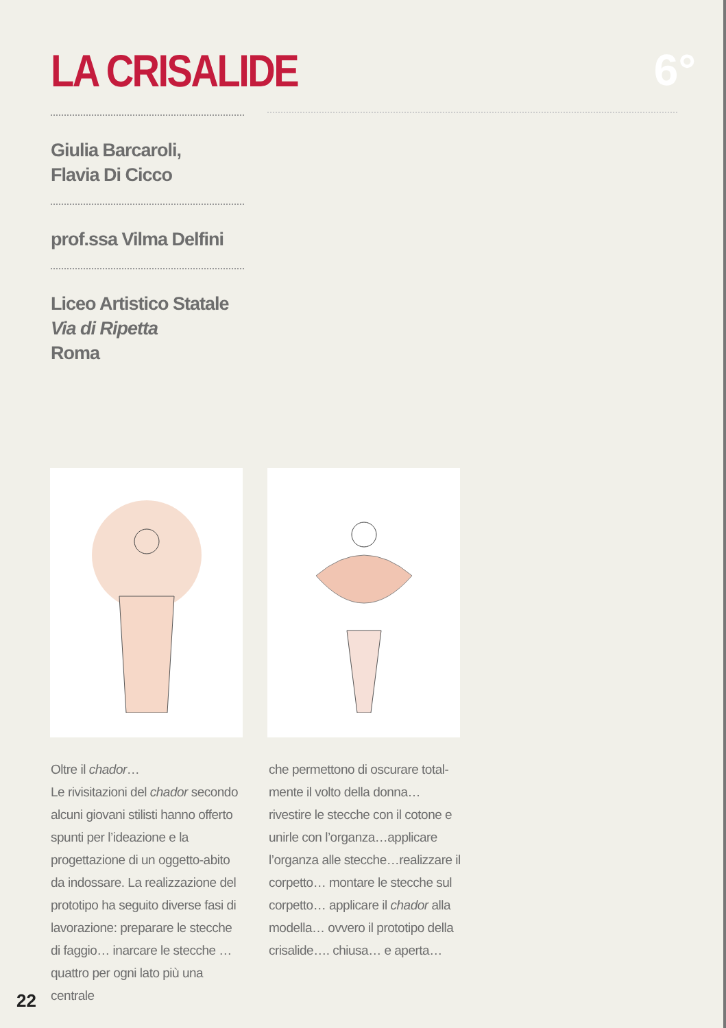LA CRISALIDE 6°
Giulia Barcaroli,
Flavia Di Cicco
prof.ssa Vilma Delfini
Liceo Artistico Statale
Via di Ripetta
Roma
Oltre il chador…
Le rivisitazioni del chador secondo alcuni giovani stilisti hanno offerto spunti per l’ideazione e la progettazione di un oggetto-abito da indossare. La realizzazione del prototipo ha seguito diverse fasi di lavorazione: preparare le stecche di faggio… inarcare le stecche … quattro per ogni lato più una centrale
che permettono di oscurare total-mente il volto della donna…rivestire le stecche con il cotone e unirle con l’organza…applicare l’organza alle stecche…realizzare il corpetto… montare le stecche sul corpetto… applicare il chador alla modella… ovvero il prototipo della crisalide…. chiusa… e aperta…
22